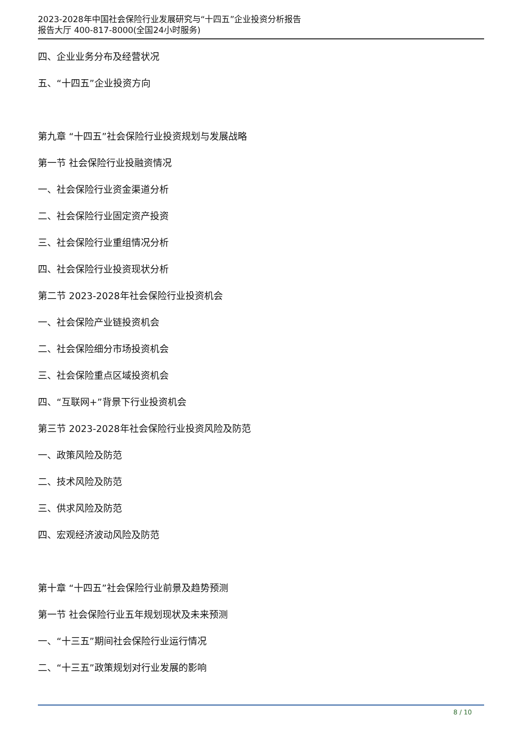2023-2028年中国社会保险行业发展研究与“十四五”企业投资分析报告
报告大厅 400-817-8000(全国24小时服务)
四、企业业务分布及经营状况
五、“十四五”企业投资方向
第九章 “十四五”社会保险行业投资规划与发展战略
第一节 社会保险行业投融资情况
一、社会保险行业资金渠道分析
二、社会保险行业固定资产投资
三、社会保险行业重组情况分析
四、社会保险行业投资现状分析
第二节 2023-2028年社会保险行业投资机会
一、社会保险产业链投资机会
二、社会保险细分市场投资机会
三、社会保险重点区域投资机会
四、“互联网+”背景下行业投资机会
第三节 2023-2028年社会保险行业投资风险及防范
一、政策风险及防范
二、技术风险及防范
三、供求风险及防范
四、宏观经济波动风险及防范
第十章 “十四五”社会保险行业前景及趋势预测
第一节 社会保险行业五年规划现状及未来预测
一、“十三五”期间社会保险行业运行情况
二、“十三五”政策规划对行业发展的影响
8 / 10